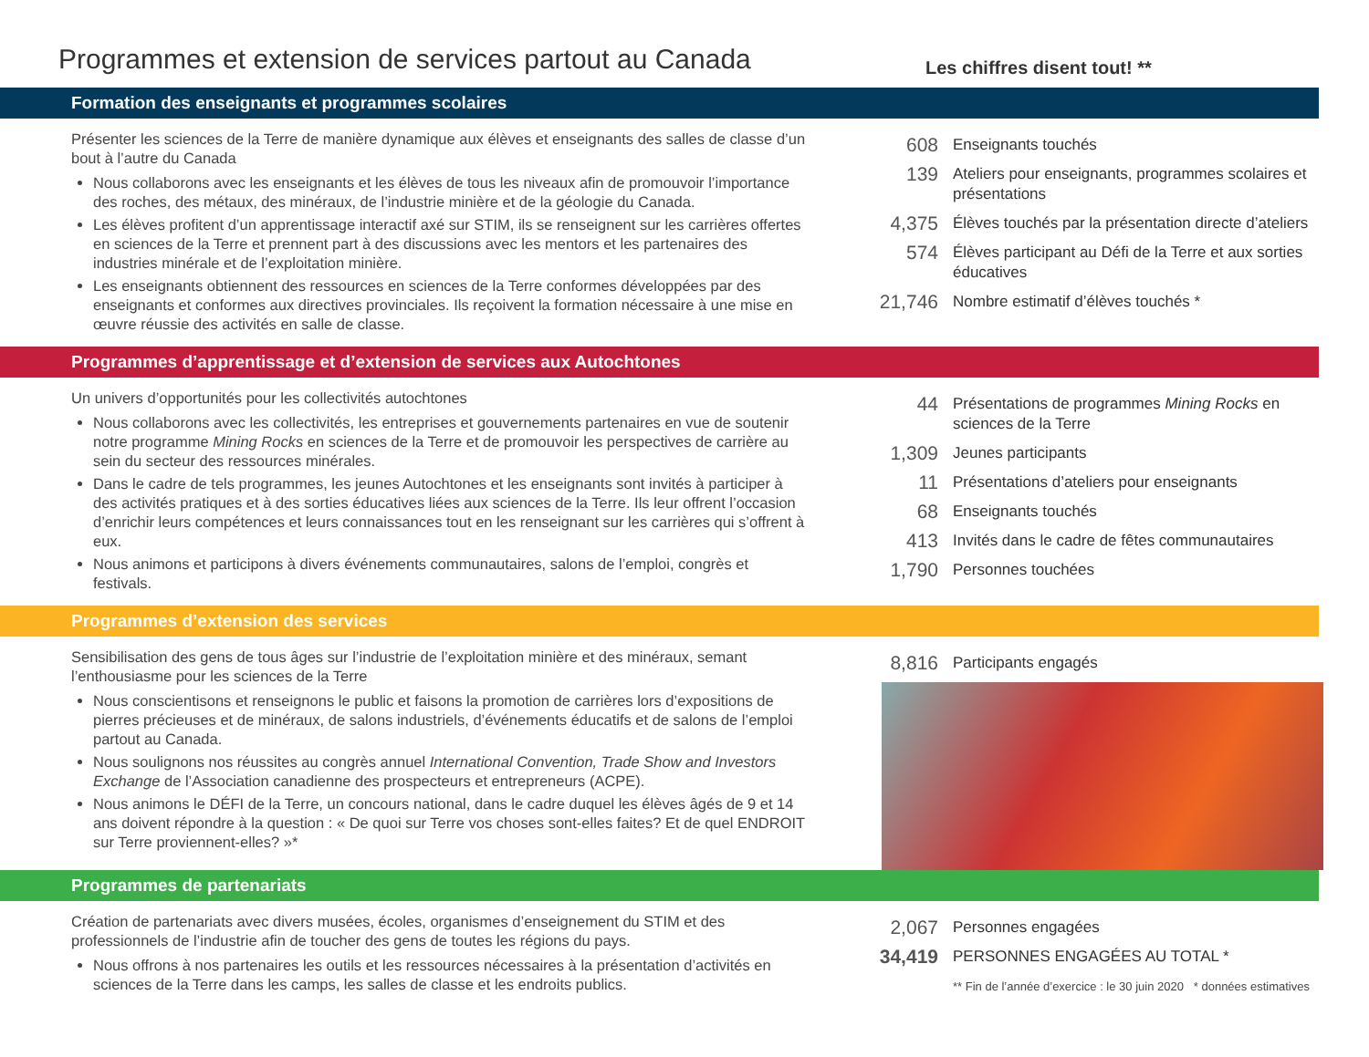Programmes et extension de services partout au Canada
Les chiffres disent tout! **
Formation des enseignants et programmes scolaires
Présenter les sciences de la Terre de manière dynamique aux élèves et enseignants des salles de classe d’un bout à l’autre du Canada
Nous collaborons avec les enseignants et les élèves de tous les niveaux afin de promouvoir l’importance des roches, des métaux, des minéraux, de l’industrie minière et de la géologie du Canada.
Les élèves profitent d’un apprentissage interactif axé sur STIM, ils se renseignent sur les carrières offertes en sciences de la Terre et prennent part à des discussions avec les mentors et les partenaires des industries minérale et de l’exploitation minière.
Les enseignants obtiennent des ressources en sciences de la Terre conformes développées par des enseignants et conformes aux directives provinciales. Ils reçoivent la formation nécessaire à une mise en œuvre réussie des activités en salle de classe.
608 Enseignants touchés
139 Ateliers pour enseignants, programmes scolaires et présentations
4,375 Élèves touchés par la présentation directe d’ateliers
574 Élèves participant au Défi de la Terre et aux sorties éducatives
21,746 Nombre estimatif d’élèves touchés *
Programmes d’apprentissage et d’extension de services aux Autochtones
Un univers d’opportunités pour les collectivités autochtones
Nous collaborons avec les collectivités, les entreprises et gouvernements partenaires en vue de soutenir notre programme Mining Rocks en sciences de la Terre et de promouvoir les perspectives de carrière au sein du secteur des ressources minérales.
Dans le cadre de tels programmes, les jeunes Autochtones et les enseignants sont invités à participer à des activités pratiques et à des sorties éducatives liées aux sciences de la Terre. Ils leur offrent l’occasion d’enrichir leurs compétences et leurs connaissances tout en les renseignant sur les carrières qui s’offrent à eux.
Nous animons et participons à divers événements communautaires, salons de l’emploi, congrès et festivals.
44 Présentations de programmes Mining Rocks en sciences de la Terre
1,309 Jeunes participants
11 Présentations d’ateliers pour enseignants
68 Enseignants touchés
413 Invités dans le cadre de fêtes communautaires
1,790 Personnes touchées
Programmes d’extension des services
Sensibilisation des gens de tous âges sur l’industrie de l’exploitation minière et des minéraux, semant l’enthousiasme pour les sciences de la Terre
Nous conscientisons et renseignons le public et faisons la promotion de carrières lors d’expositions de pierres précieuses et de minéraux, de salons industriels, d’événements éducatifs et de salons de l’emploi partout au Canada.
Nous soulignons nos réussites au congrès annuel International Convention, Trade Show and Investors Exchange de l’Association canadienne des prospecteurs et entrepreneurs (ACPE).
Nous animons le DÉFI de la Terre, un concours national, dans le cadre duquel les élèves âgés de 9 et 14 ans doivent répondre à la question : « De quoi sur Terre vos choses sont-elles faites? Et de quel ENDROIT sur Terre proviennent-elles? »*
8,816 Participants engagés
Programmes de partenariats
Création de partenariats avec divers musées, écoles, organismes d’enseignement du STIM et des professionnels de l’industrie afin de toucher des gens de toutes les régions du pays.
Nous offrons à nos partenaires les outils et les ressources nécessaires à la présentation d’activités en sciences de la Terre dans les camps, les salles de classe et les endroits publics.
2,067 Personnes engagées
34,419 PERSONNES ENGAGÉES AU TOTAL *
** Fin de l’année d’exercice : le 30 juin 2020 * données estimatives